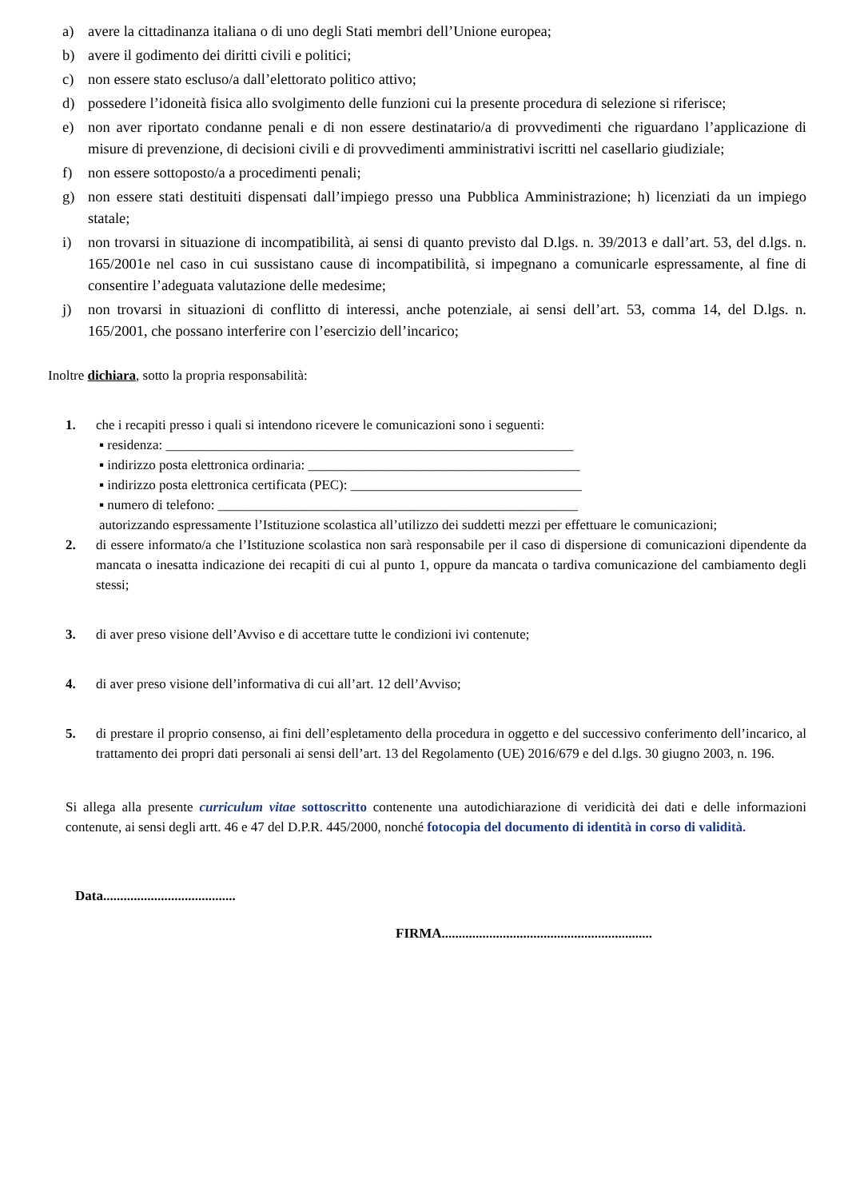a) avere la cittadinanza italiana o di uno degli Stati membri dell’Unione europea;
b) avere il godimento dei diritti civili e politici;
c) non essere stato escluso/a dall’elettorato politico attivo;
d) possedere l’idoneità fisica allo svolgimento delle funzioni cui la presente procedura di selezione si riferisce;
e) non aver riportato condanne penali e di non essere destinatario/a di provvedimenti che riguardano l’applicazione di misure di prevenzione, di decisioni civili e di provvedimenti amministrativi iscritti nel casellario giudiziale;
f) non essere sottoposto/a a procedimenti penali;
g) non essere stati destituiti dispensati dall’impiego presso una Pubblica Amministrazione; h) licenziati da un impiego statale;
i) non trovarsi in situazione di incompatibilità, ai sensi di quanto previsto dal D.lgs. n. 39/2013 e dall’art. 53, del d.lgs. n. 165/2001e nel caso in cui sussistano cause di incompatibilità, si impegnano a comunicarle espressamente, al fine di consentire l’adeguata valutazione delle medesime;
j) non trovarsi in situazioni di conflitto di interessi, anche potenziale, ai sensi dell’art. 53, comma 14, del D.lgs. n. 165/2001, che possano interferire con l’esercizio dell’incarico;
Inoltre dichiara, sotto la propria responsabilità:
1. che i recapiti presso i quali si intendono ricevere le comunicazioni sono i seguenti:
▪ residenza: ____________________________________________________________
▪ indirizzo posta elettronica ordinaria: ________________________________________
▪ indirizzo posta elettronica certificata (PEC): __________________________________
▪ numero di telefono: _____________________________________________________
autorizzando espressamente l’Istituzione scolastica all’utilizzo dei suddetti mezzi per effettuare le comunicazioni;
2. di essere informato/a che l’Istituzione scolastica non sarà responsabile per il caso di dispersione di comunicazioni dipendente da mancata o inesatta indicazione dei recapiti di cui al punto 1, oppure da mancata o tardiva comunicazione del cambiamento degli stessi;
3. di aver preso visione dell’Avviso e di accettare tutte le condizioni ivi contenute;
4. di aver preso visione dell’informativa di cui all’art. 12 dell’Avviso;
5. di prestare il proprio consenso, ai fini dell’espletamento della procedura in oggetto e del successivo conferimento dell’incarico, al trattamento dei propri dati personali ai sensi dell’art. 13 del Regolamento (UE) 2016/679 e del d.lgs. 30 giugno 2003, n. 196.
Si allega alla presente curriculum vitae sottoscritto contenente una autodichiarazione di veridicità dei dati e delle informazioni contenute, ai sensi degli artt. 46 e 47 del D.P.R. 445/2000, nonché fotocopia del documento di identità in corso di validità.
Data.......................................
FIRMA..............................................................